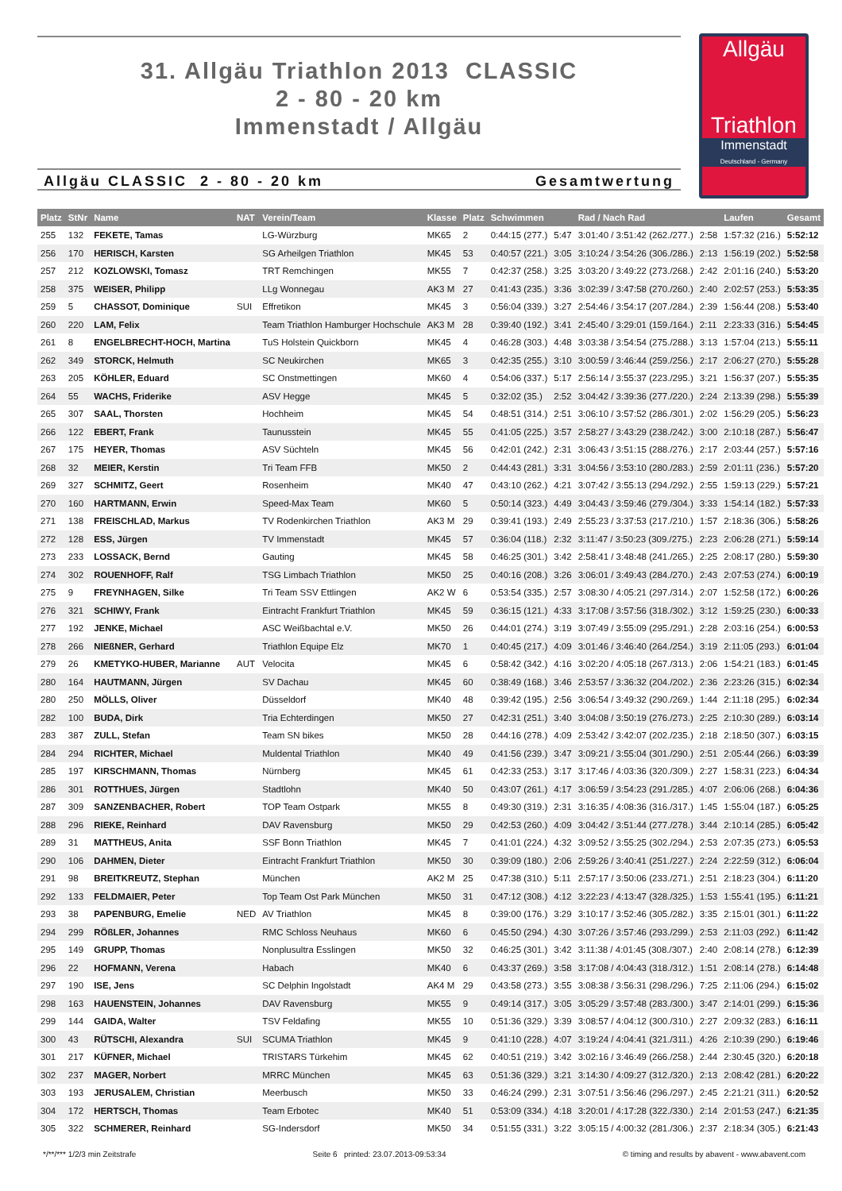31. Allgäu Triathlon 2013 CLASSIC
2 - 80 - 20 km
Immenstadt / Allgäu
Allgäu
Triathlon
Immenstadt
Deutschland - Germany
Allgäu CLASSIC 2 - 80 - 20 km Gesamtwertung
| Platz | StNr | Name | NAT | Verein/Team | Klasse | Platz | Schwimmen | | Rad / Nach Rad | | Laufen | Gesamt |
| --- | --- | --- | --- | --- | --- | --- | --- | --- | --- | --- | --- | --- |
| 255 | 132 | FEKETE, Tamas | | LG-Würzburg | MK65 | 2 | 0:44:15 (277.) | 5:47 | 3:01:40 / 3:51:42 (262./277.) | 2:58 | 1:57:32 (216.) | 5:52:12 |
| 256 | 170 | HERISCH, Karsten | | SG Arheilgen Triathlon | MK45 | 53 | 0:40:57 (221.) | 3:05 | 3:10:24 / 3:54:26 (306./286.) | 2:13 | 1:56:19 (202.) | 5:52:58 |
| 257 | 212 | KOZLOWSKI, Tomasz | | TRT Remchingen | MK55 | 7 | 0:42:37 (258.) | 3:25 | 3:03:20 / 3:49:22 (273./268.) | 2:42 | 2:01:16 (240.) | 5:53:20 |
| 258 | 375 | WEISER, Philipp | | LLg Wonnegau | AK3 M | 27 | 0:41:43 (235.) | 3:36 | 3:02:39 / 3:47:58 (270./260.) | 2:40 | 2:02:57 (253.) | 5:53:35 |
| 259 | 5 | CHASSOT, Dominique | SUI | Effretikon | MK45 | 3 | 0:56:04 (339.) | 3:27 | 2:54:46 / 3:54:17 (207./284.) | 2:39 | 1:56:44 (208.) | 5:53:40 |
| 260 | 220 | LAM, Felix | | Team Triathlon Hamburger Hochschule | AK3 M | 28 | 0:39:40 (192.) | 3:41 | 2:45:40 / 3:29:01 (159./164.) | 2:11 | 2:23:33 (316.) | 5:54:45 |
| 261 | 8 | ENGELBRECHT-HOCH, Martina | | TuS Holstein Quickborn | MK45 | 4 | 0:46:28 (303.) | 4:48 | 3:03:38 / 3:54:54 (275./288.) | 3:13 | 1:57:04 (213.) | 5:55:11 |
| 262 | 349 | STORCK, Helmuth | | SC Neukirchen | MK65 | 3 | 0:42:35 (255.) | 3:10 | 3:00:59 / 3:46:44 (259./256.) | 2:17 | 2:06:27 (270.) | 5:55:28 |
| 263 | 205 | KÖHLER, Eduard | | SC Onstmettingen | MK60 | 4 | 0:54:06 (337.) | 5:17 | 2:56:14 / 3:55:37 (223./295.) | 3:21 | 1:56:37 (207.) | 5:55:35 |
| 264 | 55 | WACHS, Friderike | | ASV Hegge | MK45 | 5 | 0:32:02 (35.) | 2:52 | 3:04:42 / 3:39:36 (277./220.) | 2:24 | 2:13:39 (298.) | 5:55:39 |
| 265 | 307 | SAAL, Thorsten | | Hochheim | MK45 | 54 | 0:48:51 (314.) | 2:51 | 3:06:10 / 3:57:52 (286./301.) | 2:02 | 1:56:29 (205.) | 5:56:23 |
| 266 | 122 | EBERT, Frank | | Taunusstein | MK45 | 55 | 0:41:05 (225.) | 3:57 | 2:58:27 / 3:43:29 (238./242.) | 3:00 | 2:10:18 (287.) | 5:56:47 |
| 267 | 175 | HEYER, Thomas | | ASV Süchteln | MK45 | 56 | 0:42:01 (242.) | 2:31 | 3:06:43 / 3:51:15 (288./276.) | 2:17 | 2:03:44 (257.) | 5:57:16 |
| 268 | 32 | MEIER, Kerstin | | Tri Team FFB | MK50 | 2 | 0:44:43 (281.) | 3:31 | 3:04:56 / 3:53:10 (280./283.) | 2:59 | 2:01:11 (236.) | 5:57:20 |
| 269 | 327 | SCHMITZ, Geert | | Rosenheim | MK40 | 47 | 0:43:10 (262.) | 4:21 | 3:07:42 / 3:55:13 (294./292.) | 2:55 | 1:59:13 (229.) | 5:57:21 |
| 270 | 160 | HARTMANN, Erwin | | Speed-Max Team | MK60 | 5 | 0:50:14 (323.) | 4:49 | 3:04:43 / 3:59:46 (279./304.) | 3:33 | 1:54:14 (182.) | 5:57:33 |
| 271 | 138 | FREISCHLAD, Markus | | TV Rodenkirchen Triathlon | AK3 M | 29 | 0:39:41 (193.) | 2:49 | 2:55:23 / 3:37:53 (217./210.) | 1:57 | 2:18:36 (306.) | 5:58:26 |
| 272 | 128 | ESS, Jürgen | | TV Immenstadt | MK45 | 57 | 0:36:04 (118.) | 2:32 | 3:11:47 / 3:50:23 (309./275.) | 2:23 | 2:06:28 (271.) | 5:59:14 |
| 273 | 233 | LOSSACK, Bernd | | Gauting | MK45 | 58 | 0:46:25 (301.) | 3:42 | 2:58:41 / 3:48:48 (241./265.) | 2:25 | 2:08:17 (280.) | 5:59:30 |
| 274 | 302 | ROUENHOFF, Ralf | | TSG Limbach Triathlon | MK50 | 25 | 0:40:16 (208.) | 3:26 | 3:06:01 / 3:49:43 (284./270.) | 2:43 | 2:07:53 (274.) | 6:00:19 |
| 275 | 9 | FREYNHAGEN, Silke | | Tri Team SSV Ettlingen | AK2 W | 6 | 0:53:54 (335.) | 2:57 | 3:08:30 / 4:05:21 (297./314.) | 2:07 | 1:52:58 (172.) | 6:00:26 |
| 276 | 321 | SCHIWY, Frank | | Eintracht Frankfurt Triathlon | MK45 | 59 | 0:36:15 (121.) | 4:33 | 3:17:08 / 3:57:56 (318./302.) | 3:12 | 1:59:25 (230.) | 6:00:33 |
| 277 | 192 | JENKE, Michael | | ASC Weißbachtal e.V. | MK50 | 26 | 0:44:01 (274.) | 3:19 | 3:07:49 / 3:55:09 (295./291.) | 2:28 | 2:03:16 (254.) | 6:00:53 |
| 278 | 266 | NIEßNER, Gerhard | | Triathlon Equipe Elz | MK70 | 1 | 0:40:45 (217.) | 4:09 | 3:01:46 / 3:46:40 (264./254.) | 3:19 | 2:11:05 (293.) | 6:01:04 |
| 279 | 26 | KMETYKO-HUBER, Marianne | AUT | Velocita | MK45 | 6 | 0:58:42 (342.) | 4:16 | 3:02:20 / 4:05:18 (267./313.) | 2:06 | 1:54:21 (183.) | 6:01:45 |
| 280 | 164 | HAUTMANN, Jürgen | | SV Dachau | MK45 | 60 | 0:38:49 (168.) | 3:46 | 2:53:57 / 3:36:32 (204./202.) | 2:36 | 2:23:26 (315.) | 6:02:34 |
| 280 | 250 | MÖLLS, Oliver | | Düsseldorf | MK40 | 48 | 0:39:42 (195.) | 2:56 | 3:06:54 / 3:49:32 (290./269.) | 1:44 | 2:11:18 (295.) | 6:02:34 |
| 282 | 100 | BUDA, Dirk | | Tria Echterdingen | MK50 | 27 | 0:42:31 (251.) | 3:40 | 3:04:08 / 3:50:19 (276./273.) | 2:25 | 2:10:30 (289.) | 6:03:14 |
| 283 | 387 | ZULL, Stefan | | Team SN bikes | MK50 | 28 | 0:44:16 (278.) | 4:09 | 2:53:42 / 3:42:07 (202./235.) | 2:18 | 2:18:50 (307.) | 6:03:15 |
| 284 | 294 | RICHTER, Michael | | Muldental Triathlon | MK40 | 49 | 0:41:56 (239.) | 3:47 | 3:09:21 / 3:55:04 (301./290.) | 2:51 | 2:05:44 (266.) | 6:03:39 |
| 285 | 197 | KIRSCHMANN, Thomas | | Nürnberg | MK45 | 61 | 0:42:33 (253.) | 3:17 | 3:17:46 / 4:03:36 (320./309.) | 2:27 | 1:58:31 (223.) | 6:04:34 |
| 286 | 301 | ROTTHUES, Jürgen | | Stadtlohn | MK40 | 50 | 0:43:07 (261.) | 4:17 | 3:06:59 / 3:54:23 (291./285.) | 4:07 | 2:06:06 (268.) | 6:04:36 |
| 287 | 309 | SANZENBACHER, Robert | | TOP Team Ostpark | MK55 | 8 | 0:49:30 (319.) | 2:31 | 3:16:35 / 4:08:36 (316./317.) | 1:45 | 1:55:04 (187.) | 6:05:25 |
| 288 | 296 | RIEKE, Reinhard | | DAV Ravensburg | MK50 | 29 | 0:42:53 (260.) | 4:09 | 3:04:42 / 3:51:44 (277./278.) | 3:44 | 2:10:14 (285.) | 6:05:42 |
| 289 | 31 | MATTHEUS, Anita | | SSF Bonn Triathlon | MK45 | 7 | 0:41:01 (224.) | 4:32 | 3:09:52 / 3:55:25 (302./294.) | 2:53 | 2:07:35 (273.) | 6:05:53 |
| 290 | 106 | DAHMEN, Dieter | | Eintracht Frankfurt Triathlon | MK50 | 30 | 0:39:09 (180.) | 2:06 | 2:59:26 / 3:40:41 (251./227.) | 2:24 | 2:22:59 (312.) | 6:06:04 |
| 291 | 98 | BREITKREUTZ, Stephan | | München | AK2 M | 25 | 0:47:38 (310.) | 5:11 | 2:57:17 / 3:50:06 (233./271.) | 2:51 | 2:18:23 (304.) | 6:11:20 |
| 292 | 133 | FELDMAIER, Peter | | Top Team Ost Park München | MK50 | 31 | 0:47:12 (308.) | 4:12 | 3:22:23 / 4:13:47 (328./325.) | 1:53 | 1:55:41 (195.) | 6:11:21 |
| 293 | 38 | PAPENBURG, Emelie | NED | AV Triathlon | MK45 | 8 | 0:39:00 (176.) | 3:29 | 3:10:17 / 3:52:46 (305./282.) | 3:35 | 2:15:01 (301.) | 6:11:22 |
| 294 | 299 | RÖßLER, Johannes | | RMC Schloss Neuhaus | MK60 | 6 | 0:45:50 (294.) | 4:30 | 3:07:26 / 3:57:46 (293./299.) | 2:53 | 2:11:03 (292.) | 6:11:42 |
| 295 | 149 | GRUPP, Thomas | | Nonplusultra Esslingen | MK50 | 32 | 0:46:25 (301.) | 3:42 | 3:11:38 / 4:01:45 (308./307.) | 2:40 | 2:08:14 (278.) | 6:12:39 |
| 296 | 22 | HOFMANN, Verena | | Habach | MK40 | 6 | 0:43:37 (269.) | 3:58 | 3:17:08 / 4:04:43 (318./312.) | 1:51 | 2:08:14 (278.) | 6:14:48 |
| 297 | 190 | ISE, Jens | | SC Delphin Ingolstadt | AK4 M | 29 | 0:43:58 (273.) | 3:55 | 3:08:38 / 3:56:31 (298./296.) | 7:25 | 2:11:06 (294.) | 6:15:02 |
| 298 | 163 | HAUENSTEIN, Johannes | | DAV Ravensburg | MK55 | 9 | 0:49:14 (317.) | 3:05 | 3:05:29 / 3:57:48 (283./300.) | 3:47 | 2:14:01 (299.) | 6:15:36 |
| 299 | 144 | GAIDA, Walter | | TSV Feldafing | MK55 | 10 | 0:51:36 (329.) | 3:39 | 3:08:57 / 4:04:12 (300./310.) | 2:27 | 2:09:32 (283.) | 6:16:11 |
| 300 | 43 | RÜTSCHI, Alexandra | SUI | SCUMA Triathlon | MK45 | 9 | 0:41:10 (228.) | 4:07 | 3:19:24 / 4:04:41 (321./311.) | 4:26 | 2:10:39 (290.) | 6:19:46 |
| 301 | 217 | KÜFNER, Michael | | TRISTARS Türkehim | MK45 | 62 | 0:40:51 (219.) | 3:42 | 3:02:16 / 3:46:49 (266./258.) | 2:44 | 2:30:45 (320.) | 6:20:18 |
| 302 | 237 | MAGER, Norbert | | MRRC München | MK45 | 63 | 0:51:36 (329.) | 3:21 | 3:14:30 / 4:09:27 (312./320.) | 2:13 | 2:08:42 (281.) | 6:20:22 |
| 303 | 193 | JERUSALEM, Christian | | Meerbusch | MK50 | 33 | 0:46:24 (299.) | 2:31 | 3:07:51 / 3:56:46 (296./297.) | 2:45 | 2:21:21 (311.) | 6:20:52 |
| 304 | 172 | HERTSCH, Thomas | | Team Erbotec | MK40 | 51 | 0:53:09 (334.) | 4:18 | 3:20:01 / 4:17:28 (322./330.) | 2:14 | 2:01:53 (247.) | 6:21:35 |
| 305 | 322 | SCHMERER, Reinhard | | SG-Indersdorf | MK50 | 34 | 0:51:55 (331.) | 3:22 | 3:05:15 / 4:00:32 (281./306.) | 2:37 | 2:18:34 (305.) | 6:21:43 |
*/**/*** 1/2/3 min Zeitstrafe Seite 6 printed: 23.07.2013-09:53:34 © timing and results by abavent - www.abavent.com